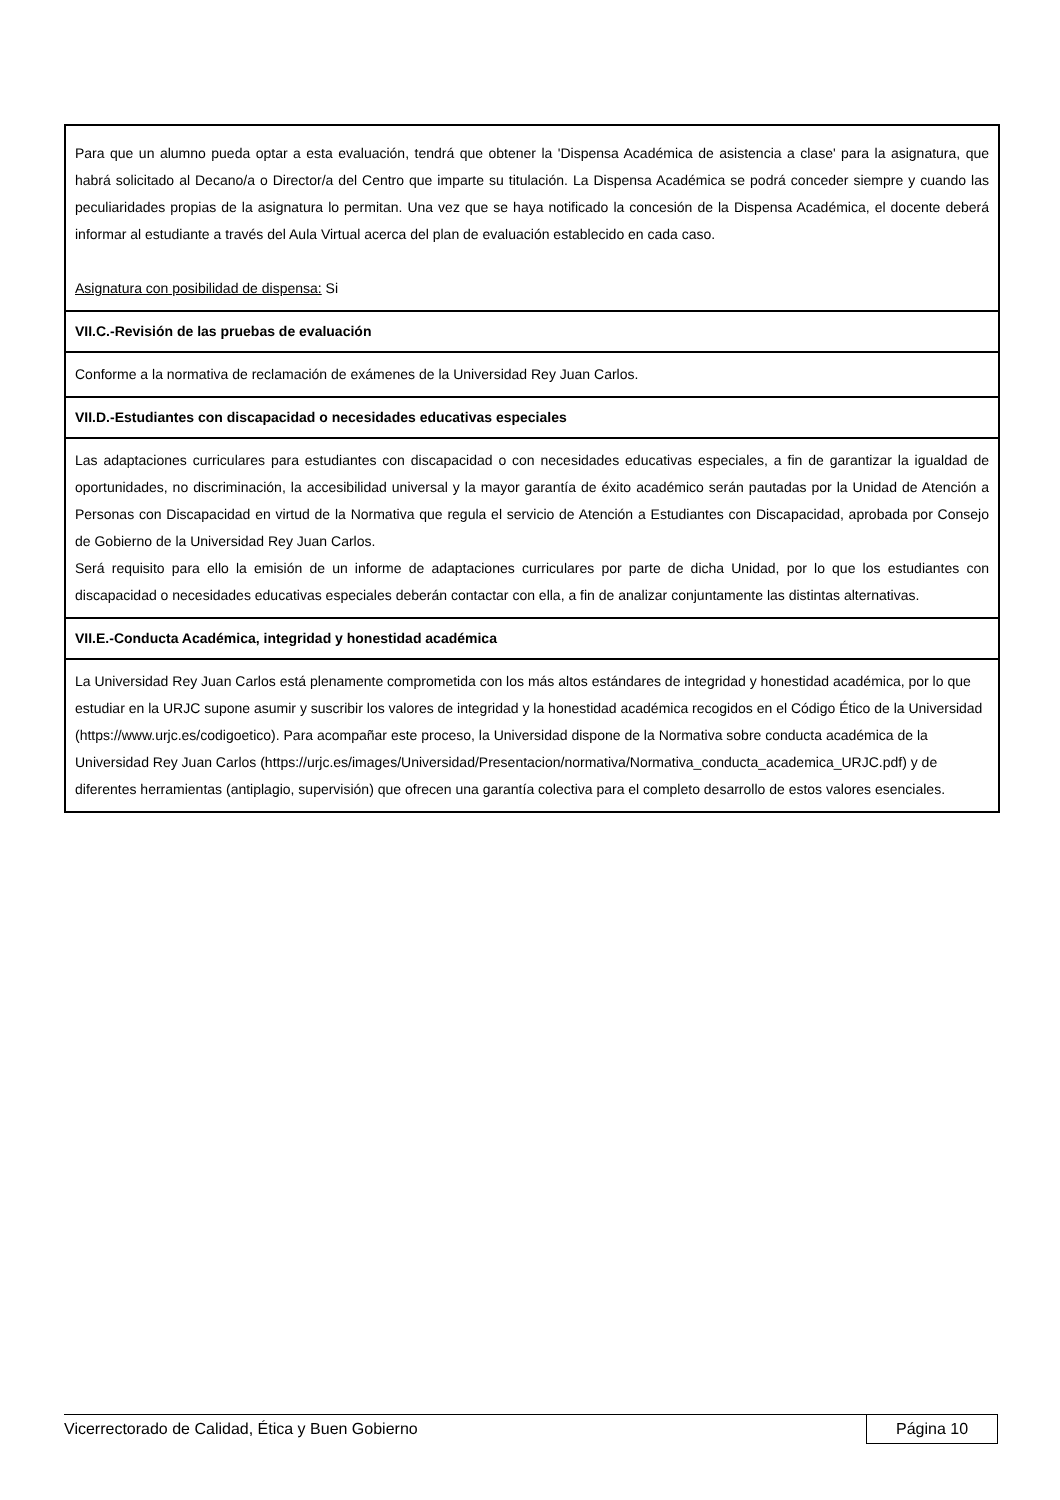Para que un alumno pueda optar a esta evaluación, tendrá que obtener la 'Dispensa Académica de asistencia a clase' para la asignatura, que habrá solicitado al Decano/a o Director/a del Centro que imparte su titulación. La Dispensa Académica se podrá conceder siempre y cuando las peculiaridades propias de la asignatura lo permitan. Una vez que se haya notificado la concesión de la Dispensa Académica, el docente deberá informar al estudiante a través del Aula Virtual acerca del plan de evaluación establecido en cada caso.
Asignatura con posibilidad de dispensa: Si
VII.C.-Revisión de las pruebas de evaluación
Conforme a la normativa de reclamación de exámenes de la Universidad Rey Juan Carlos.
VII.D.-Estudiantes con discapacidad o necesidades educativas especiales
Las adaptaciones curriculares para estudiantes con discapacidad o con necesidades educativas especiales, a fin de garantizar la igualdad de oportunidades, no discriminación, la accesibilidad universal y la mayor garantía de éxito académico serán pautadas por la Unidad de Atención a Personas con Discapacidad en virtud de la Normativa que regula el servicio de Atención a Estudiantes con Discapacidad, aprobada por Consejo de Gobierno de la Universidad Rey Juan Carlos.
Será requisito para ello la emisión de un informe de adaptaciones curriculares por parte de dicha Unidad, por lo que los estudiantes con discapacidad o necesidades educativas especiales deberán contactar con ella, a fin de analizar conjuntamente las distintas alternativas.
VII.E.-Conducta Académica, integridad y honestidad académica
La Universidad Rey Juan Carlos está plenamente comprometida con los más altos estándares de integridad y honestidad académica, por lo que estudiar en la URJC supone asumir y suscribir los valores de integridad y la honestidad académica recogidos en el Código Ético de la Universidad (https://www.urjc.es/codigoetico). Para acompañar este proceso, la Universidad dispone de la Normativa sobre conducta académica de la Universidad Rey Juan Carlos (https://urjc.es/images/Universidad/Presentacion/normativa/Normativa_conducta_academica_URJC.pdf) y de diferentes herramientas (antiplagio, supervisión) que ofrecen una garantía colectiva para el completo desarrollo de estos valores esenciales.
Vicerrectorado de Calidad, Ética y Buen Gobierno Página 10